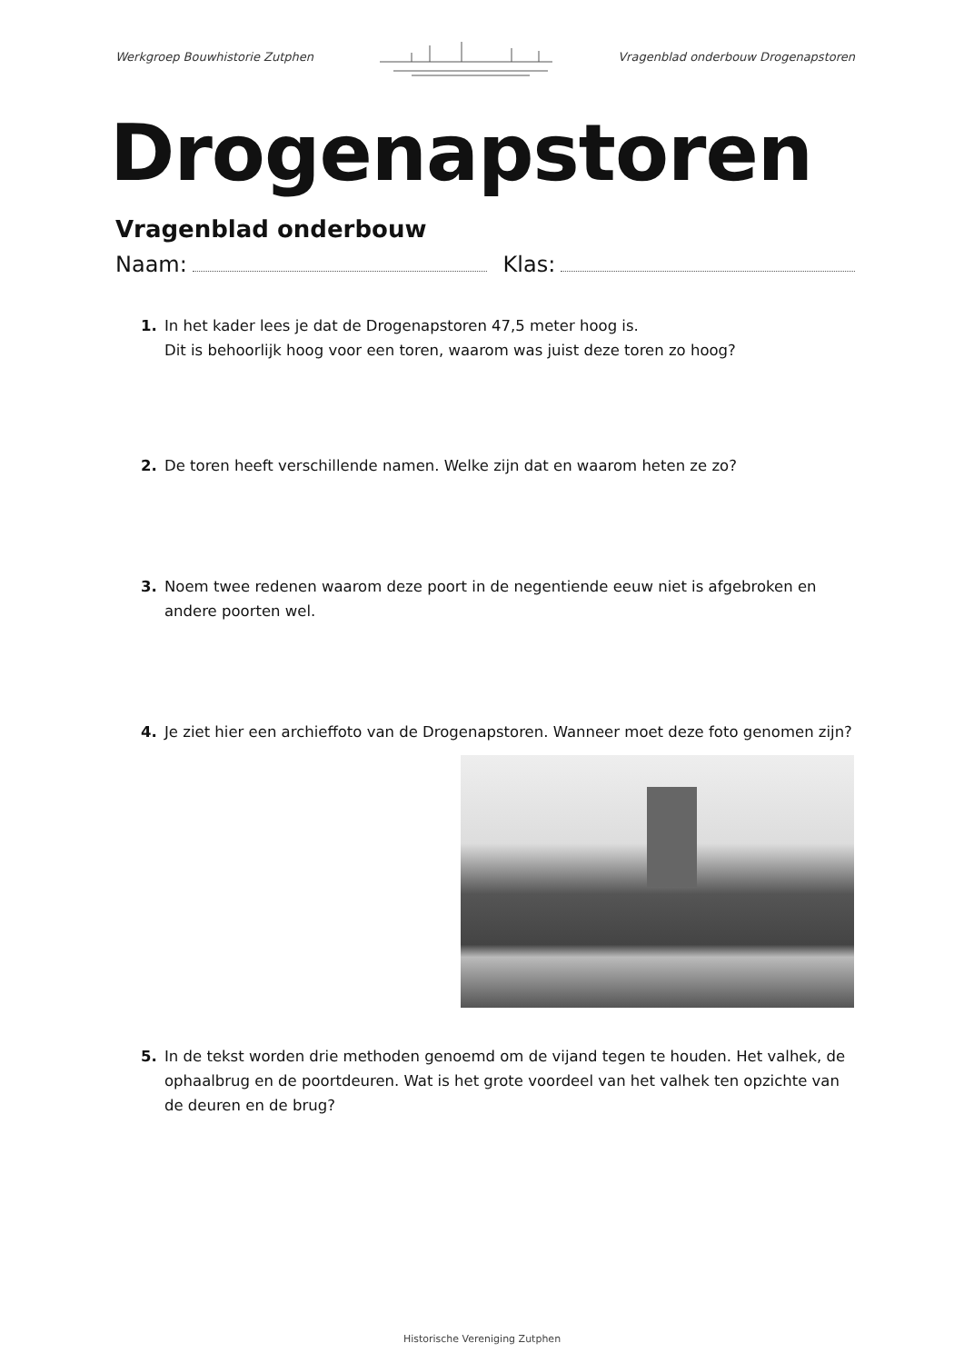Werkgroep Bouwhistorie Zutphen Vragenblad onderbouw Drogenapstoren
Drogenapstoren
Vragenblad onderbouw
Naam: Klas:
1. In het kader lees je dat de Drogenapstoren 47,5 meter hoog is.
Dit is behoorlijk hoog voor een toren, waarom was juist deze toren zo hoog?
2. De toren heeft verschillende namen. Welke zijn dat en waarom heten ze zo?
3. Noem twee redenen waarom deze poort in de negentiende eeuw niet is afgebroken en andere poorten wel.
4. Je ziet hier een archieffoto van de Drogenapstoren. Wanneer moet deze foto genomen zijn?
5. In de tekst worden drie methoden genoemd om de vijand tegen te houden. Het valhek, de ophaalbrug en de poortdeuren. Wat is het grote voordeel van het valhek ten opzichte van de deuren en de brug?
Historische Vereniging Zutphen